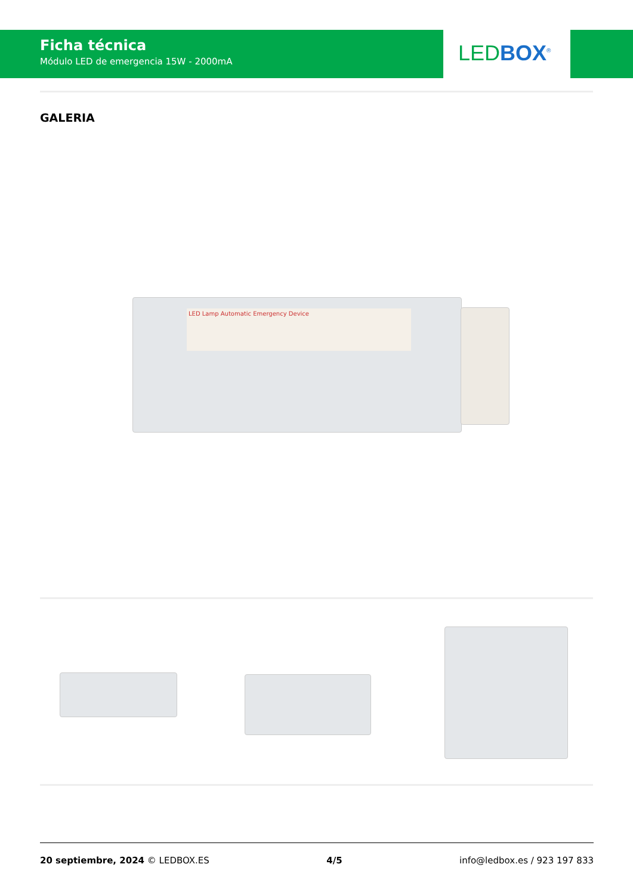Ficha técnica
Módulo LED de emergencia 15W - 2000mA
LED BOX<sup>®</sup>
GALERIA
LED Lamp Automatic Emergency Device
20 septiembre, 2024 © LEDBOX.ES
4/5 info@ledbox.es / 923 197 833